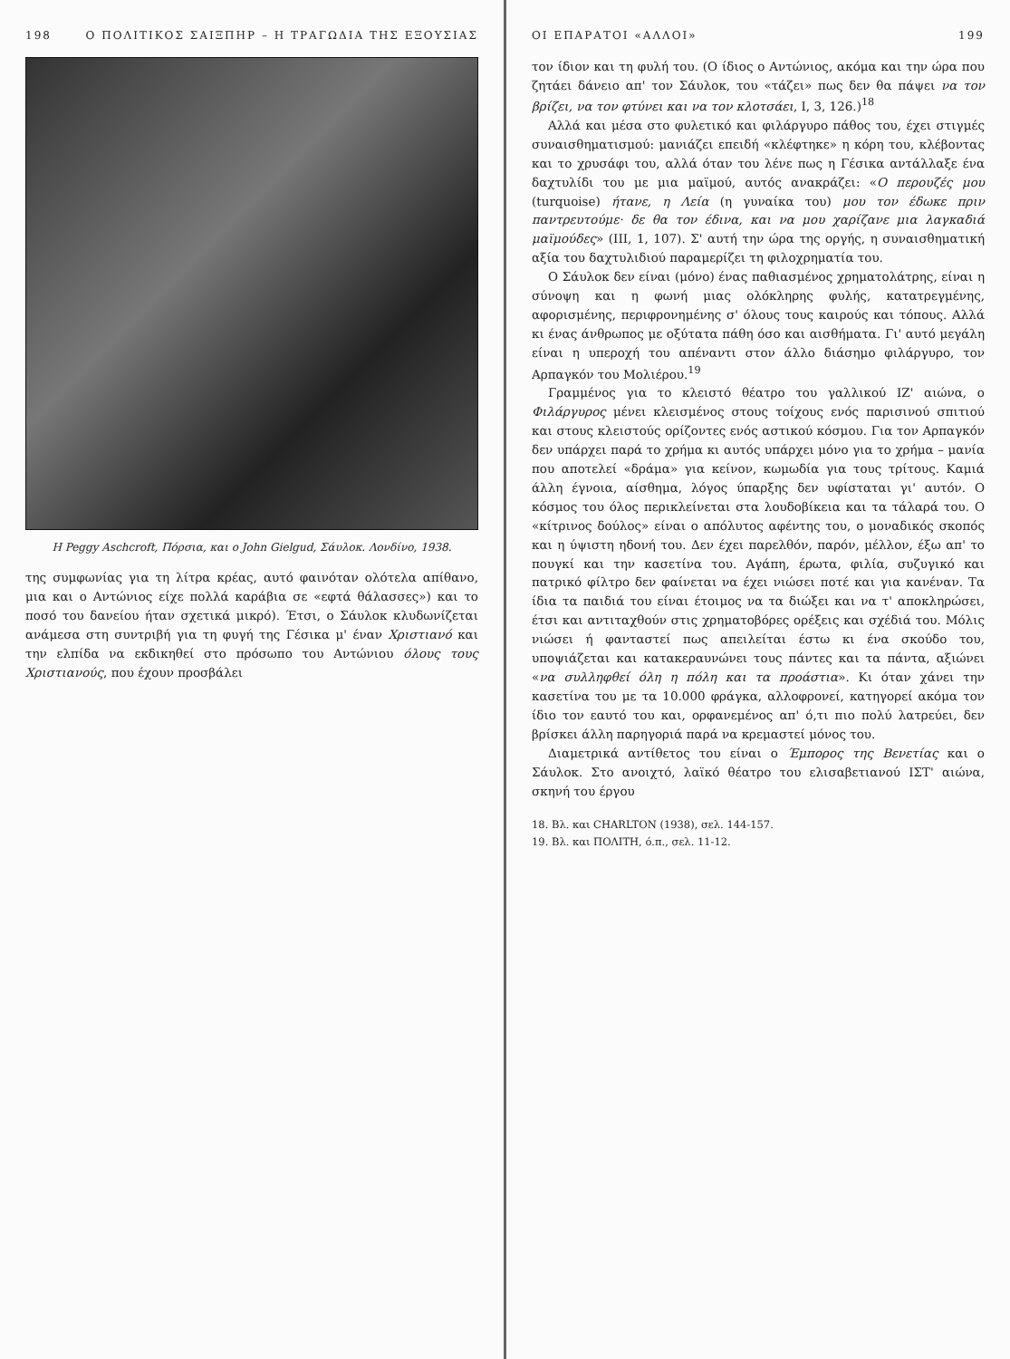198 Ο ΠΟΛΙΤΙΚΟΣ ΣΑΙΞΠΗΡ – Η ΤΡΑΓΩΔΙΑ ΤΗΣ ΕΞΟΥΣΙΑΣ
Η Peggy Aschcroft, Πόρσια, και ο John Gielgud, Σάυλοκ. Λονδίνο, 1938.
της συμφωνίας για τη λίτρα κρέας, αυτό φαινόταν ολότελα απίθανο, μια και ο Αντώνιος είχε πολλά καράβια σε «εφτά θάλασσες») και το ποσό του δανείου ήταν σχετικά μικρό). Έτσι, ο Σάυλοκ κλυδωνίζεται ανάμεσα στη συντριβή για τη φυγή της Γέσικα μ' έναν Χριστιανό και την ελπίδα να εκδικηθεί στο πρόσωπο του Αντώνιου όλους τους Χριστιανούς, που έχουν προσβάλει
ΟΙ ΕΠΑΡΑΤΟΙ «ΑΛΛΟΙ» 199
τον ίδιον και τη φυλή του. (Ο ίδιος ο Αντώνιος, ακόμα και την ώρα που ζητάει δάνειο απ' τον Σάυλοκ, του «τάζει» πως δεν θα πάψει να τον βρίζει, να τον φτύνει και να τον κλοτσάει, Ι, 3, 126.)<sup>18</sup>
Αλλά και μέσα στο φυλετικό και φιλάργυρο πάθος του, έχει στιγμές συναισθηματισμού: μανιάζει επειδή «κλέφτηκε» η κόρη του, κλέβοντας και το χρυσάφι του, αλλά όταν του λένε πως η Γέσικα αντάλλαξε ένα δαχτυλίδι του με μια μαϊμού, αυτός ανακράζει: «Ο περουζές μου (turquoise) ήτανε, η Λεία (η γυναίκα του) μου τον έδωκε πριν παντρευτούμε· δε θα τον έδινα, και να μου χαρίζανε μια λαγκαδιά μαϊμούδες» (ΙΙΙ, 1, 107). Σ' αυτή την ώρα της οργής, η συναισθηματική αξία του δαχτυλιδιού παραμερίζει τη φιλοχρηματία του.
Ο Σάυλοκ δεν είναι (μόνο) ένας παθιασμένος χρηματολάτρης, είναι η σύνοψη και η φωνή μιας ολόκληρης φυλής, κατατρεγμένης, αφορισμένης, περιφρονημένης σ' όλους τους καιρούς και τόπους. Αλλά κι ένας άνθρωπος με οξύτατα πάθη όσο και αισθήματα. Γι' αυτό μεγάλη είναι η υπεροχή του απέναντι στον άλλο διάσημο φιλάργυρο, τον Αρπαγκόν του Μολιέρου.<sup>19</sup>
Γραμμένος για το κλειστό θέατρο του γαλλικού ΙΖ' αιώνα, ο Φιλάργυρος μένει κλεισμένος στους τοίχους ενός παρισινού σπιτιού και στους κλειστούς ορίζοντες ενός αστικού κόσμου. Για τον Αρπαγκόν δεν υπάρχει παρά το χρήμα κι αυτός υπάρχει μόνο για το χρήμα – μανία που αποτελεί «δράμα» για κείνον, κωμωδία για τους τρίτους. Καμιά άλλη έγνοια, αίσθημα, λόγος ύπαρξης δεν υφίσταται γι' αυτόν. Ο κόσμος του όλος περικλείνεται στα λουδοβίκεια και τα τάλαρά του. Ο «κίτρινος δούλος» είναι ο απόλυτος αφέντης του, ο μοναδικός σκοπός και η ύψιστη ηδονή του. Δεν έχει παρελθόν, παρόν, μέλλον, έξω απ' το πουγκί και την κασετίνα του. Αγάπη, έρωτα, φιλία, συζυγικό και πατρικό φίλτρο δεν φαίνεται να έχει νιώσει ποτέ και για κανέναν. Τα ίδια τα παιδιά του είναι έτοιμος να τα διώξει και να τ' αποκληρώσει, έτσι και αντιταχθούν στις χρηματοβόρες ορέξεις και σχέδιά του. Μόλις νιώσει ή φανταστεί πως απειλείται έστω κι ένα σκούδο του, υποψιάζεται και κατακεραυνώνει τους πάντες και τα πάντα, αξιώνει «να συλληφθεί όλη η πόλη και τα προάστια». Κι όταν χάνει την κασετίνα του με τα 10.000 φράγκα, αλλοφρονεί, κατηγορεί ακόμα τον ίδιο τον εαυτό του και, ορφανεμένος απ' ό,τι πιο πολύ λατρεύει, δεν βρίσκει άλλη παρηγοριά παρά να κρεμαστεί μόνος του.
Διαμετρικά αντίθετος του είναι ο Έμπορος της Βενετίας και ο Σάυλοκ. Στο ανοιχτό, λαϊκό θέατρο του ελισαβετιανού ΙΣΤ' αιώνα, σκηνή του έργου
18. Βλ. και CHARLTON (1938), σελ. 144-157.
19. Βλ. και ΠΟΛΙΤΗ, ό.π., σελ. 11-12.